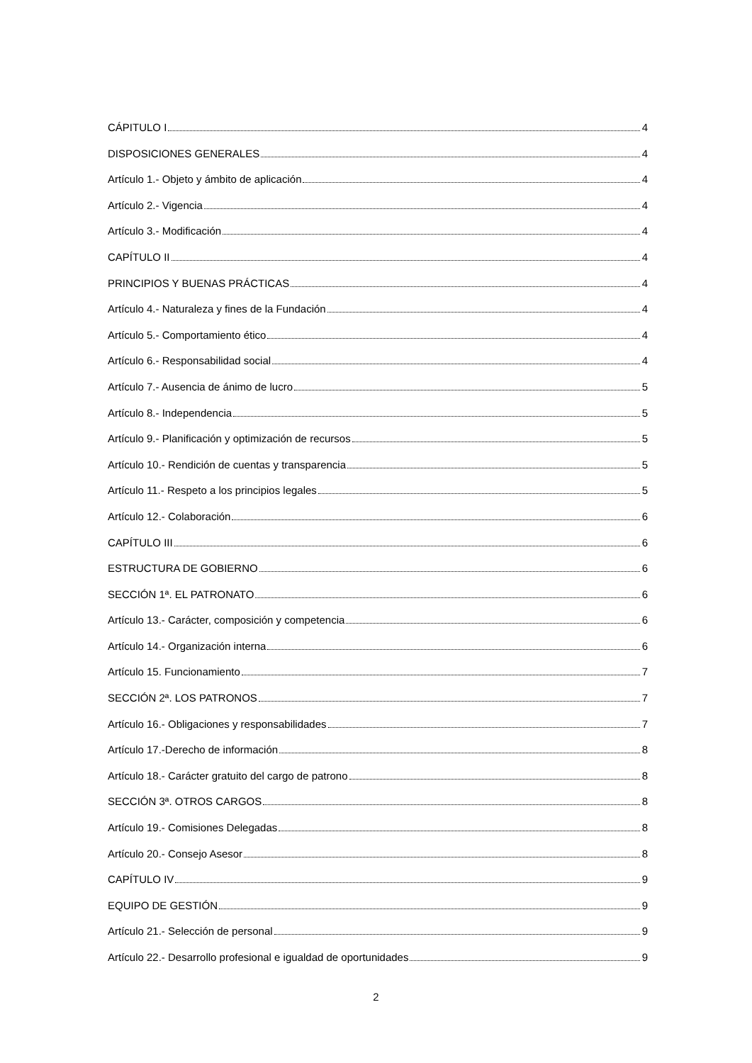CÁPITULO I 4
DISPOSICIONES GENERALES 4
Artículo 1.- Objeto y ámbito de aplicación 4
Artículo 2.- Vigencia 4
Artículo 3.- Modificación 4
CAPÍTULO II 4
PRINCIPIOS Y BUENAS PRÁCTICAS 4
Artículo 4.- Naturaleza y fines de la Fundación 4
Artículo 5.- Comportamiento ético 4
Artículo 6.- Responsabilidad social 4
Artículo 7.- Ausencia de ánimo de lucro 5
Artículo 8.- Independencia 5
Artículo 9.- Planificación y optimización de recursos 5
Artículo 10.- Rendición de cuentas y transparencia 5
Artículo 11.- Respeto a los principios legales 5
Artículo 12.- Colaboración 6
CAPÍTULO III 6
ESTRUCTURA DE GOBIERNO 6
SECCIÓN 1ª. EL PATRONATO 6
Artículo 13.- Carácter, composición y competencia 6
Artículo 14.- Organización interna 6
Artículo 15. Funcionamiento 7
SECCIÓN 2ª. LOS PATRONOS 7
Artículo 16.- Obligaciones y responsabilidades 7
Artículo 17.-Derecho de información 8
Artículo 18.- Carácter gratuito del cargo de patrono 8
SECCIÓN 3ª. OTROS CARGOS 8
Artículo 19.- Comisiones Delegadas 8
Artículo 20.- Consejo Asesor 8
CAPÍTULO IV 9
EQUIPO DE GESTIÓN 9
Artículo 21.- Selección de personal 9
Artículo 22.- Desarrollo profesional e igualdad de oportunidades 9
2